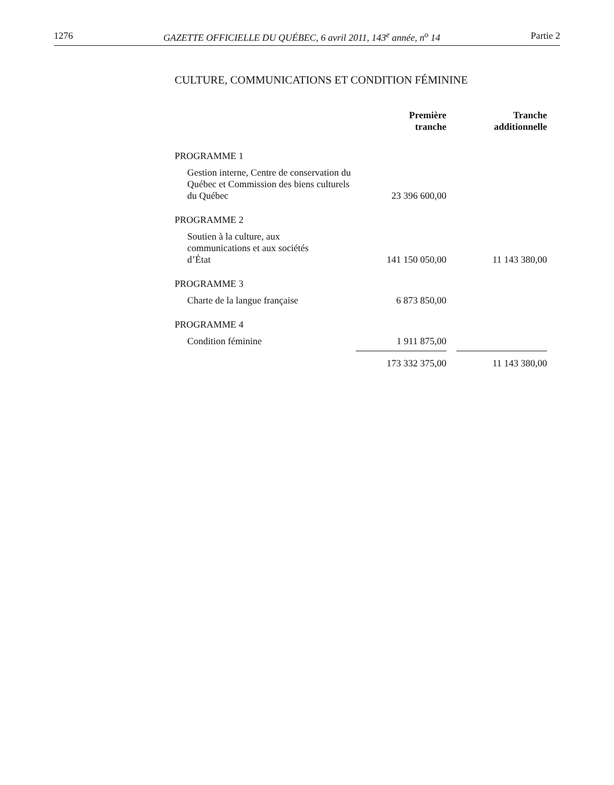1276 GAZETTE OFFICIELLE DU QUÉBEC, 6 avril 2011, 143<sup>e</sup> année, n<sup>o</sup> 14 Partie 2
CULTURE, COMMUNICATIONS ET CONDITION FÉMININE
| | Première tranche | Tranche additionnelle |
| --- | --- | --- |
| PROGRAMME 1 | | |
| Gestion interne, Centre de conservation du Québec et Commission des biens culturels du Québec | 23 396 600,00 | |
| PROGRAMME 2 | | |
| Soutien à la culture, aux communications et aux sociétés d’État | 141 150 050,00 | 11 143 380,00 |
| PROGRAMME 3 | | |
| Charte de la langue française | 6 873 850,00 | |
| PROGRAMME 4 | | |
| Condition féminine | 1 911 875,00 | |
| | 173 332 375,00 | 11 143 380,00 |